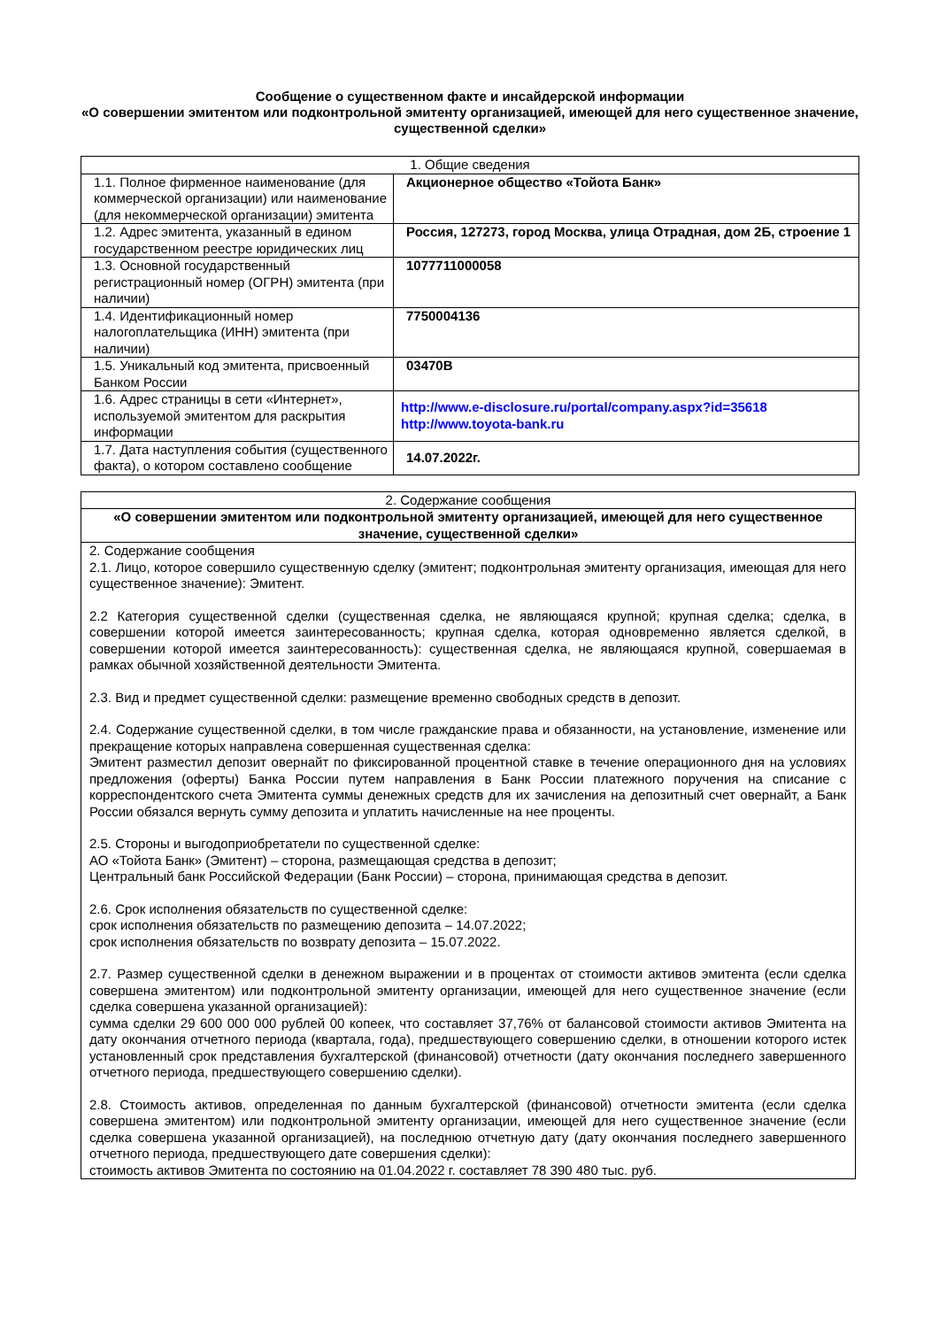Сообщение о существенном факте и инсайдерской информации
«О совершении эмитентом или подконтрольной эмитенту организацией, имеющей для него существенное значение, существенной сделки»
| 1. Общие сведения | |
| 1.1. Полное фирменное наименование (для коммерческой организации) или наименование (для некоммерческой организации) эмитента | Акционерное общество «Тойота Банк» |
| 1.2. Адрес эмитента, указанный в едином государственном реестре юридических лиц | Россия, 127273, город Москва, улица Отрадная, дом 2Б, строение 1 |
| 1.3. Основной государственный регистрационный номер (ОГРН) эмитента (при наличии) | 1077711000058 |
| 1.4. Идентификационный номер налогоплательщика (ИНН) эмитента (при наличии) | 7750004136 |
| 1.5. Уникальный код эмитента, присвоенный Банком России | 03470B |
| 1.6. Адрес страницы в сети «Интернет», используемой эмитентом для раскрытия информации | http://www.e-disclosure.ru/portal/company.aspx?id=35618 http://www.toyota-bank.ru |
| 1.7. Дата наступления события (существенного факта), о котором составлено сообщение | 14.07.2022г. |
| 2. Содержание сообщения |
| «О совершении эмитентом или подконтрольной эмитенту организацией, имеющей для него существенное значение, существенной сделки» |
| 2. Содержание сообщения 2.1. Лицо, которое совершило существенную сделку (эмитент; подконтрольная эмитенту организация, имеющая для него существенное значение): Эмитент. 2.2 Категория существенной сделки (существенная сделка, не являющаяся крупной; крупная сделка; сделка, в совершении которой имеется заинтересованность; крупная сделка, которая одновременно является сделкой, в совершении которой имеется заинтересованность): существенная сделка, не являющаяся крупной, совершаемая в рамках обычной хозяйственной деятельности Эмитента. 2.3. Вид и предмет существенной сделки: размещение временно свободных средств в депозит. 2.4. Содержание существенной сделки, в том числе гражданские права и обязанности, на установление, изменение или прекращение которых направлена совершенная существенная сделка: Эмитент разместил депозит овернайт по фиксированной процентной ставке в течение операционного дня на условиях предложения (оферты) Банка России путем направления в Банк России платежного поручения на списание с корреспондентского счета Эмитента суммы денежных средств для их зачисления на депозитный счет овернайт, а Банк России обязался вернуть сумму депозита и уплатить начисленные на нее проценты. 2.5. Стороны и выгодоприобретатели по существенной сделке: АО «Тойота Банк» (Эмитент) – сторона, размещающая средства в депозит; Центральный банк Российской Федерации (Банк России) – сторона, принимающая средства в депозит. 2.6. Срок исполнения обязательств по существенной сделке: срок исполнения обязательств по размещению депозита – 14.07.2022; срок исполнения обязательств по возврату депозита – 15.07.2022. 2.7. Размер существенной сделки в денежном выражении и в процентах от стоимости активов эмитента (если сделка совершена эмитентом) или подконтрольной эмитенту организации, имеющей для него существенное значение (если сделка совершена указанной организацией): сумма сделки 29 600 000 000 рублей 00 копеек, что составляет 37,76% от балансовой стоимости активов Эмитента на дату окончания отчетного периода (квартала, года), предшествующего совершению сделки, в отношении которого истек установленный срок представления бухгалтерской (финансовой) отчетности (дату окончания последнего завершенного отчетного периода, предшествующего совершению сделки). 2.8. Стоимость активов, определенная по данным бухгалтерской (финансовой) отчетности эмитента (если сделка совершена эмитентом) или подконтрольной эмитенту организации, имеющей для него существенное значение (если сделка совершена указанной организацией), на последнюю отчетную дату (дату окончания последнего завершенного отчетного периода, предшествующего дате совершения сделки): стоимость активов Эмитента по состоянию на 01.04.2022 г. составляет 78 390 480 тыс. руб. |